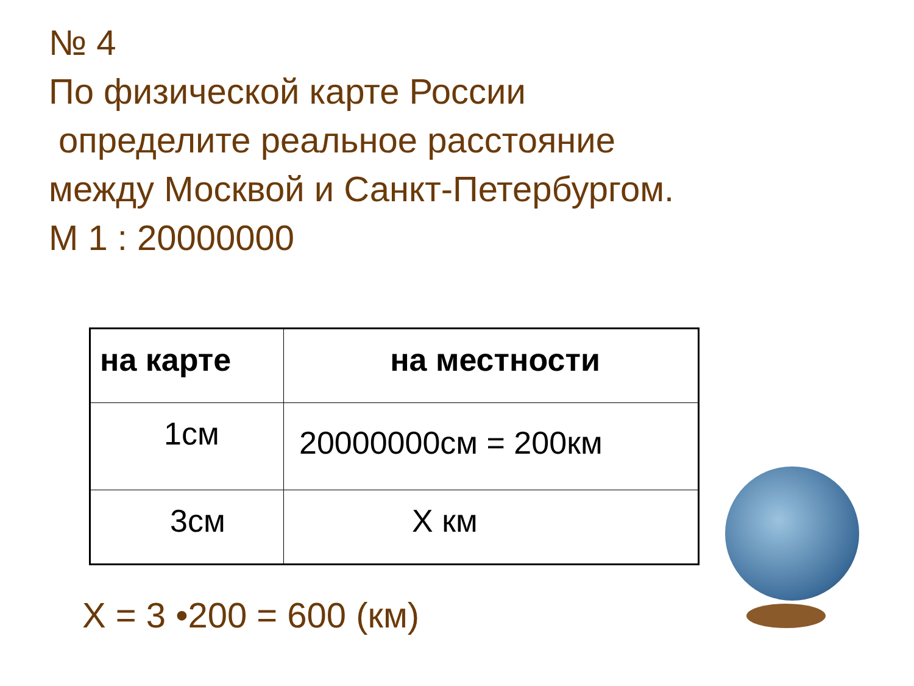№ 4
По физической карте России
определите реальное расстояние
между Москвой и Санкт-Петербургом.
М 1 : 20000000
| на карте | на местности |
| --- | --- |
| 1см | 20000000см = 200км |
| 3см | Х км |
Х = 3 •200 = 600 (км)